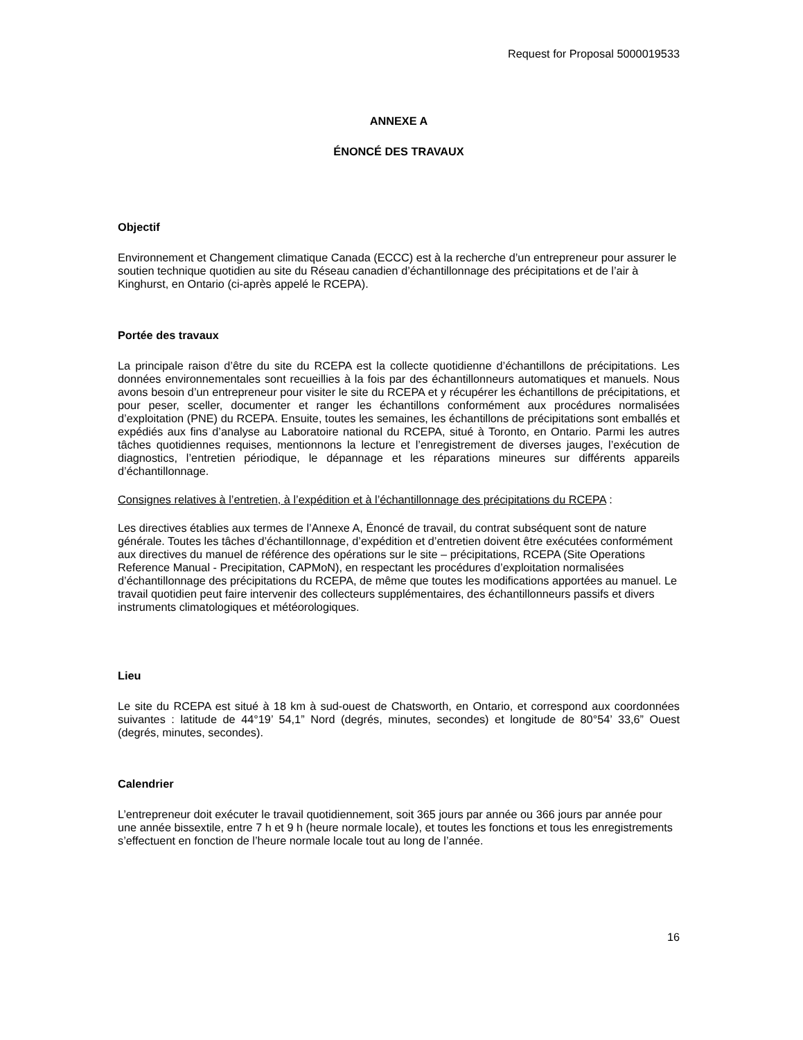Request for Proposal 5000019533
ANNEXE A
ÉNONCÉ DES TRAVAUX
Objectif
Environnement et Changement climatique Canada (ECCC) est à la recherche d’un entrepreneur pour assurer le soutien technique quotidien au site du Réseau canadien d’échantillonnage des précipitations et de l’air à Kinghurst, en Ontario (ci-après appelé le RCEPA).
Portée des travaux
La principale raison d’être du site du RCEPA est la collecte quotidienne d’échantillons de précipitations. Les données environnementales sont recueillies à la fois par des échantillonneurs automatiques et manuels. Nous avons besoin d’un entrepreneur pour visiter le site du RCEPA et y récupérer les échantillons de précipitations, et pour peser, sceller, documenter et ranger les échantillons conformément aux procédures normalisées d’exploitation (PNE) du RCEPA. Ensuite, toutes les semaines, les échantillons de précipitations sont emballés et expédiés aux fins d’analyse au Laboratoire national du RCEPA, situé à Toronto, en Ontario. Parmi les autres tâches quotidiennes requises, mentionnons la lecture et l’enregistrement de diverses jauges, l’exécution de diagnostics, l’entretien périodique, le dépannage et les réparations mineures sur différents appareils d’échantillonnage.
Consignes relatives à l’entretien, à l’expédition et à l’échantillonnage des précipitations du RCEPA :
Les directives établies aux termes de l’Annexe A, Énoncé de travail, du contrat subséquent sont de nature générale. Toutes les tâches d’échantillonnage, d’expédition et d’entretien doivent être exécutées conformément aux directives du manuel de référence des opérations sur le site – précipitations, RCEPA (Site Operations Reference Manual - Precipitation, CAPMoN), en respectant les procédures d’exploitation normalisées d’échantillonnage des précipitations du RCEPA, de même que toutes les modifications apportées au manuel. Le travail quotidien peut faire intervenir des collecteurs supplémentaires, des échantillonneurs passifs et divers instruments climatologiques et météorologiques.
Lieu
Le site du RCEPA est situé à 18 km à sud-ouest de Chatsworth, en Ontario, et correspond aux coordonnées suivantes : latitude de 44°19’ 54,1” Nord (degrés, minutes, secondes) et longitude de 80°54’ 33,6” Ouest (degrés, minutes, secondes).
Calendrier
L’entrepreneur doit exécuter le travail quotidiennement, soit 365 jours par année ou 366 jours par année pour une année bissextile, entre 7 h et 9 h (heure normale locale), et toutes les fonctions et tous les enregistrements s’effectuent en fonction de l’heure normale locale tout au long de l’année.
16